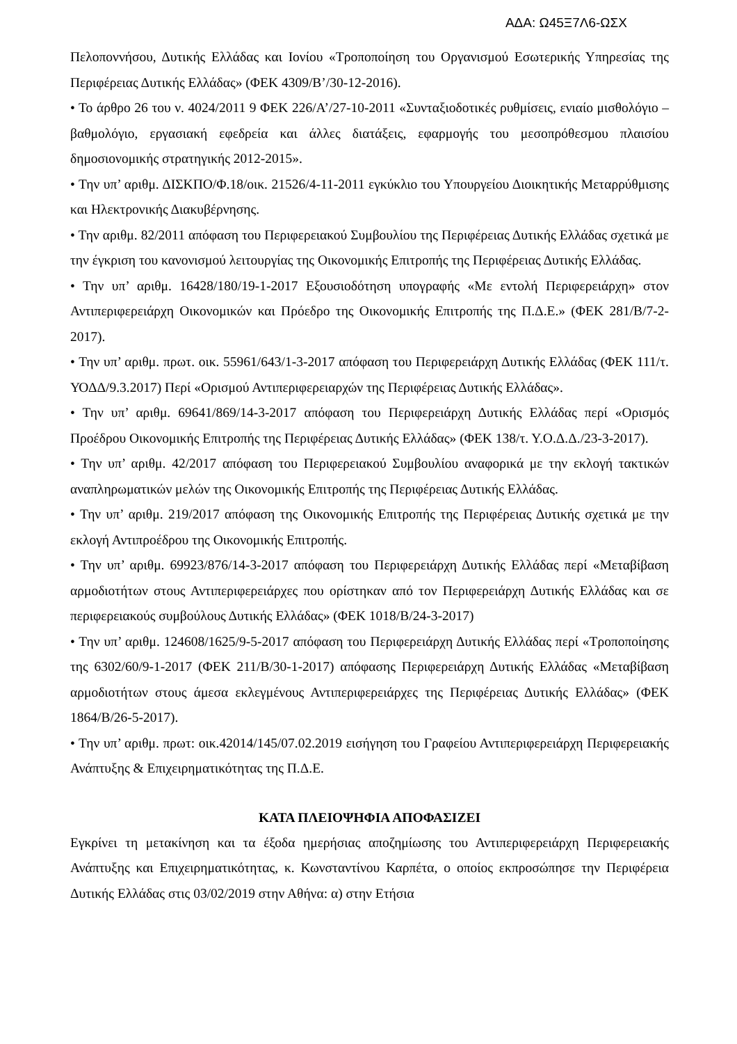ΑΔΑ: Ω45Ξ7Λ6-ΩΣΧ
Πελοποννήσου, Δυτικής Ελλάδας και Ιονίου «Τροποποίηση του Οργανισμού Εσωτερικής Υπηρεσίας της Περιφέρειας Δυτικής Ελλάδας» (ΦΕΚ 4309/Β’/30-12-2016).
• Το άρθρο 26 του ν. 4024/2011 9 ΦΕΚ 226/Α’/27-10-2011 «Συνταξιοδοτικές ρυθμίσεις, ενιαίο μισθολόγιο – βαθμολόγιο, εργασιακή εφεδρεία και άλλες διατάξεις, εφαρμογής του μεσοπρόθεσμου πλαισίου δημοσιονομικής στρατηγικής 2012-2015».
• Την υπ’ αριθμ. ΔΙΣΚΠΟ/Φ.18/οικ. 21526/4-11-2011 εγκύκλιο του Υπουργείου Διοικητικής Μεταρρύθμισης και Ηλεκτρονικής Διακυβέρνησης.
• Την αριθμ. 82/2011 απόφαση του Περιφερειακού Συμβουλίου της Περιφέρειας Δυτικής Ελλάδας σχετικά με την έγκριση του κανονισμού λειτουργίας της Οικονομικής Επιτροπής της Περιφέρειας Δυτικής Ελλάδας.
• Την υπ’ αριθμ. 16428/180/19-1-2017 Εξουσιοδότηση υπογραφής «Με εντολή Περιφερειάρχη» στον Αντιπεριφερειάρχη Οικονομικών και Πρόεδρο της Οικονομικής Επιτροπής της Π.Δ.Ε.» (ΦΕΚ 281/Β/7-2-2017).
• Την υπ’ αριθμ. πρωτ. οικ. 55961/643/1-3-2017 απόφαση του Περιφερειάρχη Δυτικής Ελλάδας (ΦΕΚ 111/τ. ΥΟΔΔ/9.3.2017) Περί «Ορισμού Αντιπεριφερειαρχών της Περιφέρειας Δυτικής Ελλάδας».
• Την υπ’ αριθμ. 69641/869/14-3-2017 απόφαση του Περιφερειάρχη Δυτικής Ελλάδας περί «Ορισμός Προέδρου Οικονομικής Επιτροπής της Περιφέρειας Δυτικής Ελλάδας» (ΦΕΚ 138/τ. Υ.Ο.Δ.Δ./23-3-2017).
• Την υπ’ αριθμ. 42/2017 απόφαση του Περιφερειακού Συμβουλίου αναφορικά με την εκλογή τακτικών αναπληρωματικών μελών της Οικονομικής Επιτροπής της Περιφέρειας Δυτικής Ελλάδας.
• Την υπ’ αριθμ. 219/2017 απόφαση της Οικονομικής Επιτροπής της Περιφέρειας Δυτικής σχετικά με την εκλογή Αντιπροέδρου της Οικονομικής Επιτροπής.
• Την υπ’ αριθμ. 69923/876/14-3-2017 απόφαση του Περιφερειάρχη Δυτικής Ελλάδας περί «Μεταβίβαση αρμοδιοτήτων στους Αντιπεριφερειάρχες που ορίστηκαν από τον Περιφερειάρχη Δυτικής Ελλάδας και σε περιφερειακούς συμβούλους Δυτικής Ελλάδας» (ΦΕΚ 1018/Β/24-3-2017)
• Την υπ’ αριθμ. 124608/1625/9-5-2017 απόφαση του Περιφερειάρχη Δυτικής Ελλάδας περί «Τροποποίησης της 6302/60/9-1-2017 (ΦΕΚ 211/Β/30-1-2017) απόφασης Περιφερειάρχη Δυτικής Ελλάδας «Μεταβίβαση αρμοδιοτήτων στους άμεσα εκλεγμένους Αντιπεριφερειάρχες της Περιφέρειας Δυτικής Ελλάδας» (ΦΕΚ 1864/Β/26-5-2017).
• Την υπ’ αριθμ. πρωτ: οικ.42014/145/07.02.2019 εισήγηση του Γραφείου Αντιπεριφερειάρχη Περιφερειακής Ανάπτυξης & Επιχειρηματικότητας της Π.Δ.Ε.
ΚΑΤΑ ΠΛΕΙΟΨΗΦΙΑ ΑΠΟΦΑΣΙΖΕΙ
Εγκρίνει τη μετακίνηση και τα έξοδα ημερήσιας αποζημίωσης του Αντιπεριφερειάρχη Περιφερειακής Ανάπτυξης και Επιχειρηματικότητας, κ. Κωνσταντίνου Καρπέτα, ο οποίος εκπροσώπησε την Περιφέρεια Δυτικής Ελλάδας στις 03/02/2019 στην Αθήνα: α) στην Ετήσια